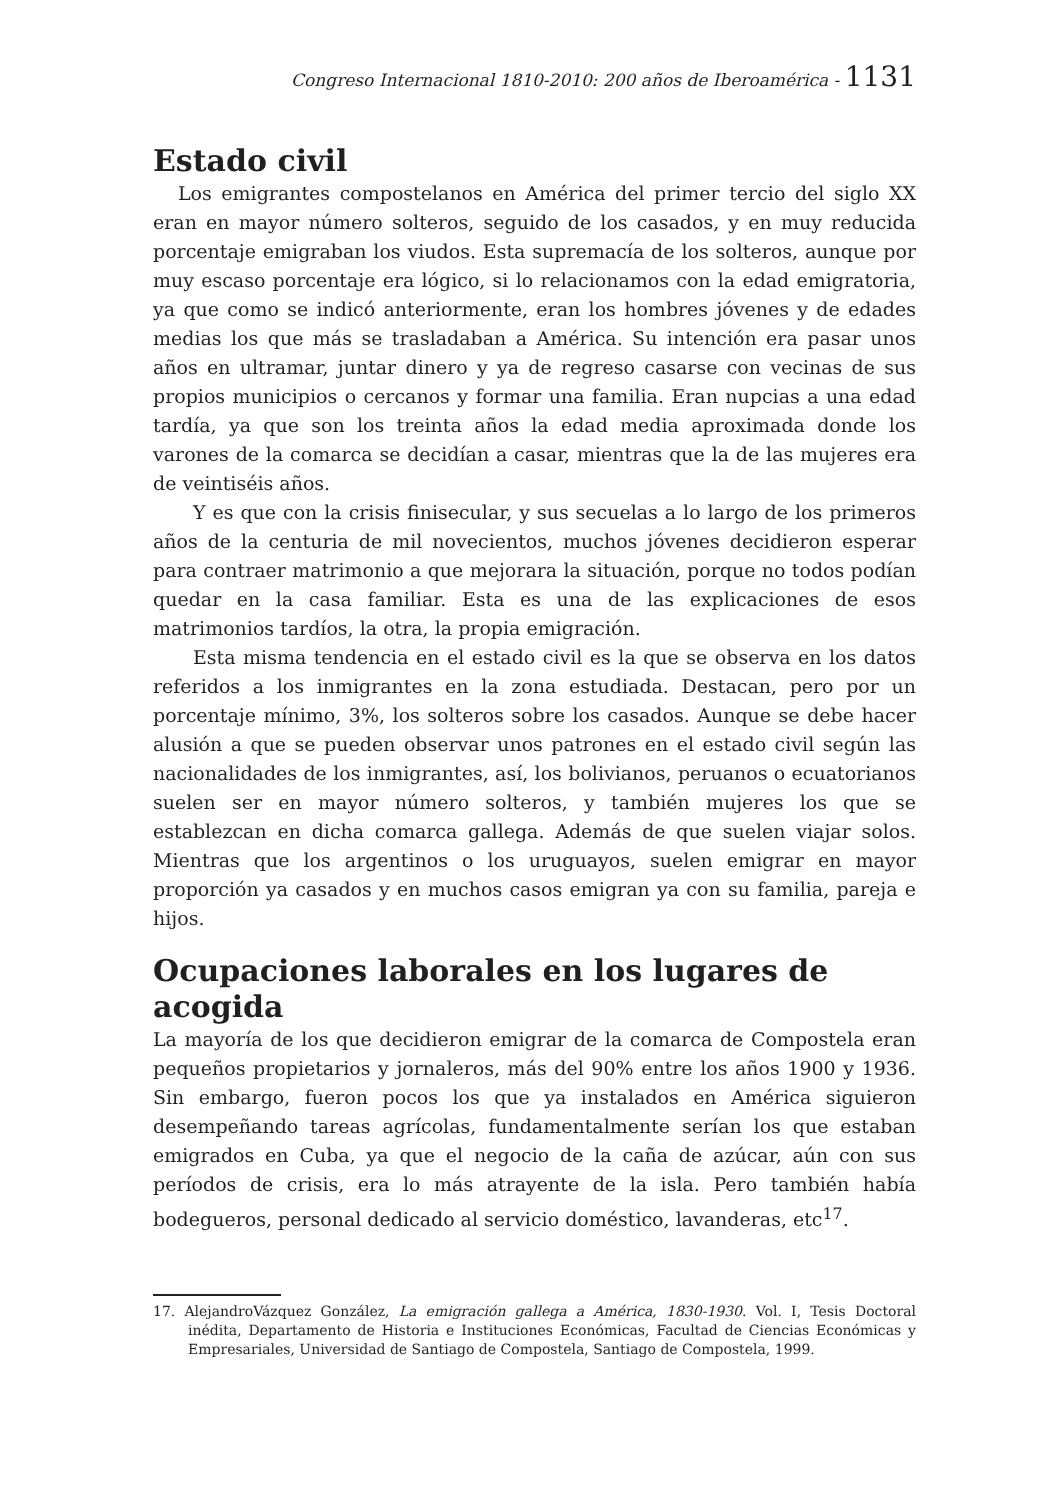Congreso Internacional 1810-2010: 200 años de Iberoamérica - 1131
Estado civil
Los emigrantes compostelanos en América del primer tercio del siglo XX eran en mayor número solteros, seguido de los casados, y en muy reducida porcentaje emigraban los viudos. Esta supremacía de los solteros, aunque por muy escaso porcentaje era lógico, si lo relacionamos con la edad emigratoria, ya que como se indicó anteriormente, eran los hombres jóvenes y de edades medias los que más se trasladaban a América. Su intención era pasar unos años en ultramar, juntar dinero y ya de regreso casarse con vecinas de sus propios municipios o cercanos y formar una familia. Eran nupcias a una edad tardía, ya que son los treinta años la edad media aproximada donde los varones de la comarca se decidían a casar, mientras que la de las mujeres era de veintiséis años.
Y es que con la crisis finisecular, y sus secuelas a lo largo de los primeros años de la centuria de mil novecientos, muchos jóvenes decidieron esperar para contraer matrimonio a que mejorara la situación, porque no todos podían quedar en la casa familiar. Esta es una de las explicaciones de esos matrimonios tardíos, la otra, la propia emigración.
Esta misma tendencia en el estado civil es la que se observa en los datos referidos a los inmigrantes en la zona estudiada. Destacan, pero por un porcentaje mínimo, 3%, los solteros sobre los casados. Aunque se debe hacer alusión a que se pueden observar unos patrones en el estado civil según las nacionalidades de los inmigrantes, así, los bolivianos, peruanos o ecuatorianos suelen ser en mayor número solteros, y también mujeres los que se establezcan en dicha comarca gallega. Además de que suelen viajar solos. Mientras que los argentinos o los uruguayos, suelen emigrar en mayor proporción ya casados y en muchos casos emigran ya con su familia, pareja e hijos.
Ocupaciones laborales en los lugares de acogida
La mayoría de los que decidieron emigrar de la comarca de Compostela eran pequeños propietarios y jornaleros, más del 90% entre los años 1900 y 1936. Sin embargo, fueron pocos los que ya instalados en América siguieron desempeñando tareas agrícolas, fundamentalmente serían los que estaban emigrados en Cuba, ya que el negocio de la caña de azúcar, aún con sus períodos de crisis, era lo más atrayente de la isla. Pero también había bodegueros, personal dedicado al servicio doméstico, lavanderas, etc<sup>17</sup>.
17. AlejandroVázquez González, La emigración gallega a América, 1830-1930. Vol. I, Tesis Doctoral inédita, Departamento de Historia e Instituciones Económicas, Facultad de Ciencias Económicas y Empresariales, Universidad de Santiago de Compostela, Santiago de Compostela, 1999.